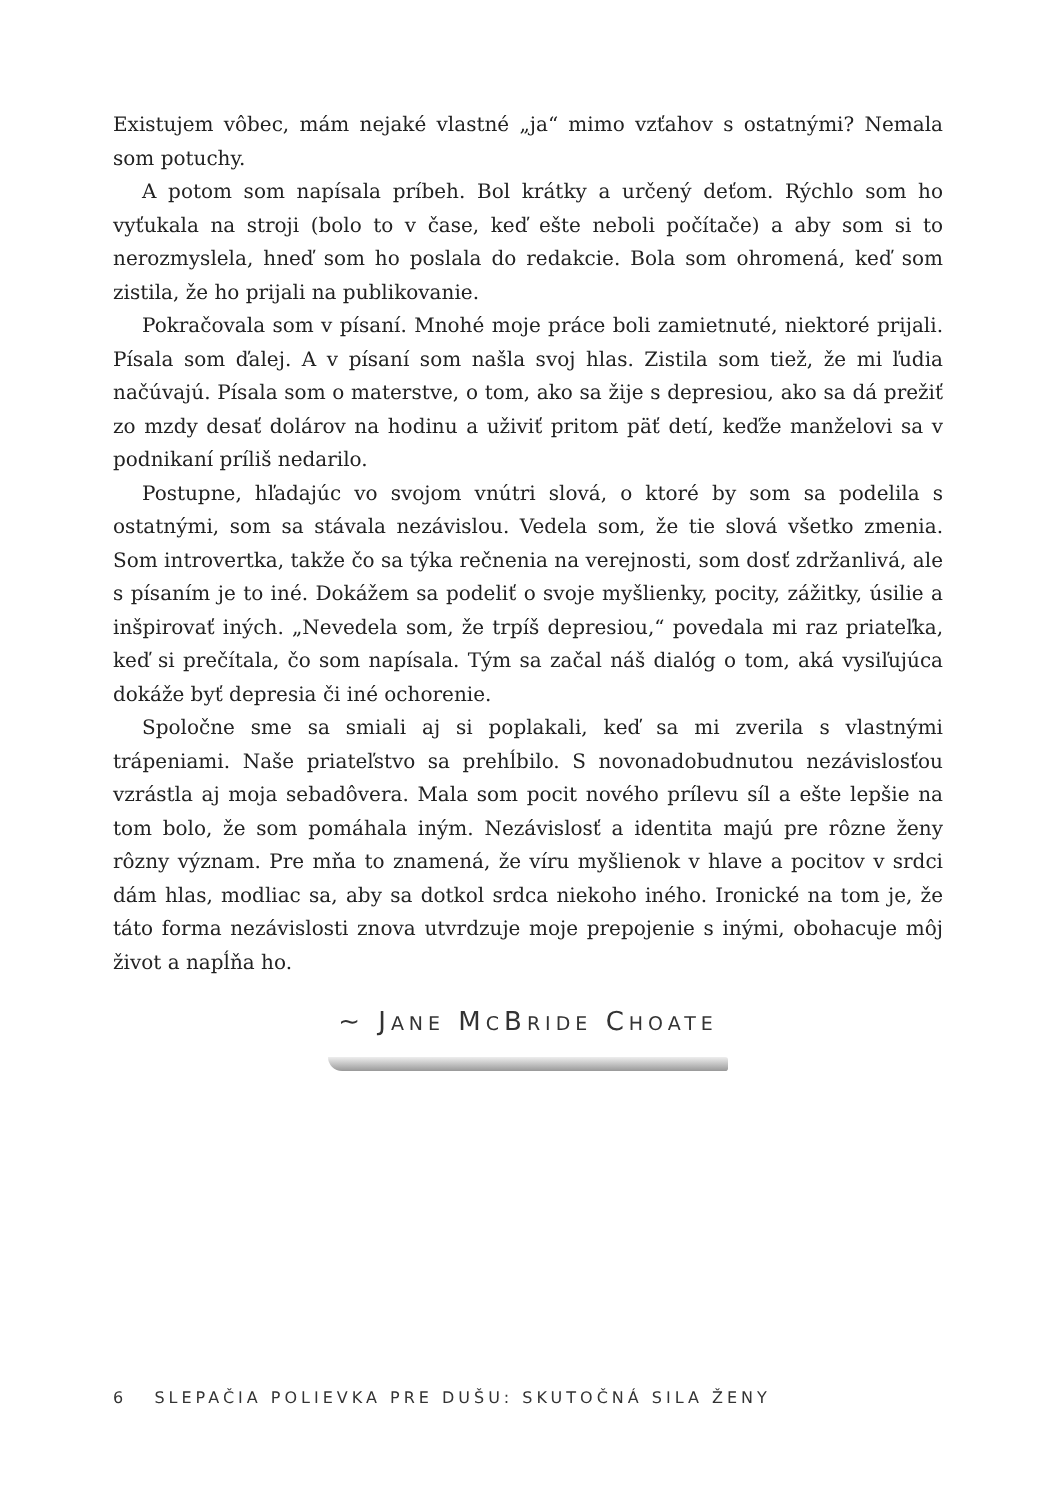Existujem vôbec, mám nejaké vlastné „ja“ mimo vzťahov s ostatnými? Nemala som potuchy.
A potom som napísala príbeh. Bol krátky a určený deťom. Rýchlo som ho vyťukala na stroji (bolo to v čase, keď ešte neboli počítače) a aby som si to nerozmyslela, hneď som ho poslala do redakcie. Bola som ohromená, keď som zistila, že ho prijali na publikovanie.
Pokračovala som v písaní. Mnohé moje práce boli zamietnuté, niektoré prijali. Písala som ďalej. A v písaní som našla svoj hlas. Zistila som tiež, že mi ľudia načúvajú. Písala som o materstve, o tom, ako sa žije s depresiou, ako sa dá prežiť zo mzdy desať dolárov na hodinu a uživiť pritom päť detí, keďže manželovi sa v podnikaní príliš nedarilo.
Postupne, hľadajúc vo svojom vnútri slová, o ktoré by som sa podelila s ostatnými, som sa stávala nezávislou. Vedela som, že tie slová všetko zmenia. Som introvertka, takže čo sa týka rečnenia na verejnosti, som dosť zdržanlivá, ale s písaním je to iné. Dokážem sa podeliť o svoje myšlienky, pocity, zážitky, úsilie a inšpirovať iných. „Nevedela som, že trpíš depresiou,“ povedala mi raz priateľka, keď si prečítala, čo som napísala. Tým sa začal náš dialóg o tom, aká vysiľujúca dokáže byť depresia či iné ochorenie.
Spoločne sme sa smiali aj si poplakali, keď sa mi zverila s vlastnými trápeniami. Naše priateľstvo sa prehĺbilo. S novonadobudnutou nezávislosťou vzrástla aj moja sebadôvera. Mala som pocit nového prílevu síl a ešte lepšie na tom bolo, že som pomáhala iným. Nezávislosť a identita majú pre rôzne ženy rôzny význam. Pre mňa to znamená, že víru myšlienok v hlave a pocitov v srdci dám hlas, modliac sa, aby sa dotkol srdca niekoho iného. Ironické na tom je, že táto forma nezávislosti znova utvrdzuje moje prepojenie s inými, obohacuje môj život a napĺňa ho.
~ JANE MCBRIDE CHOATE
6 SLEPAČIA POLIEVKA PRE DUŠU: SKUTOČNÁ SILA ŽENY